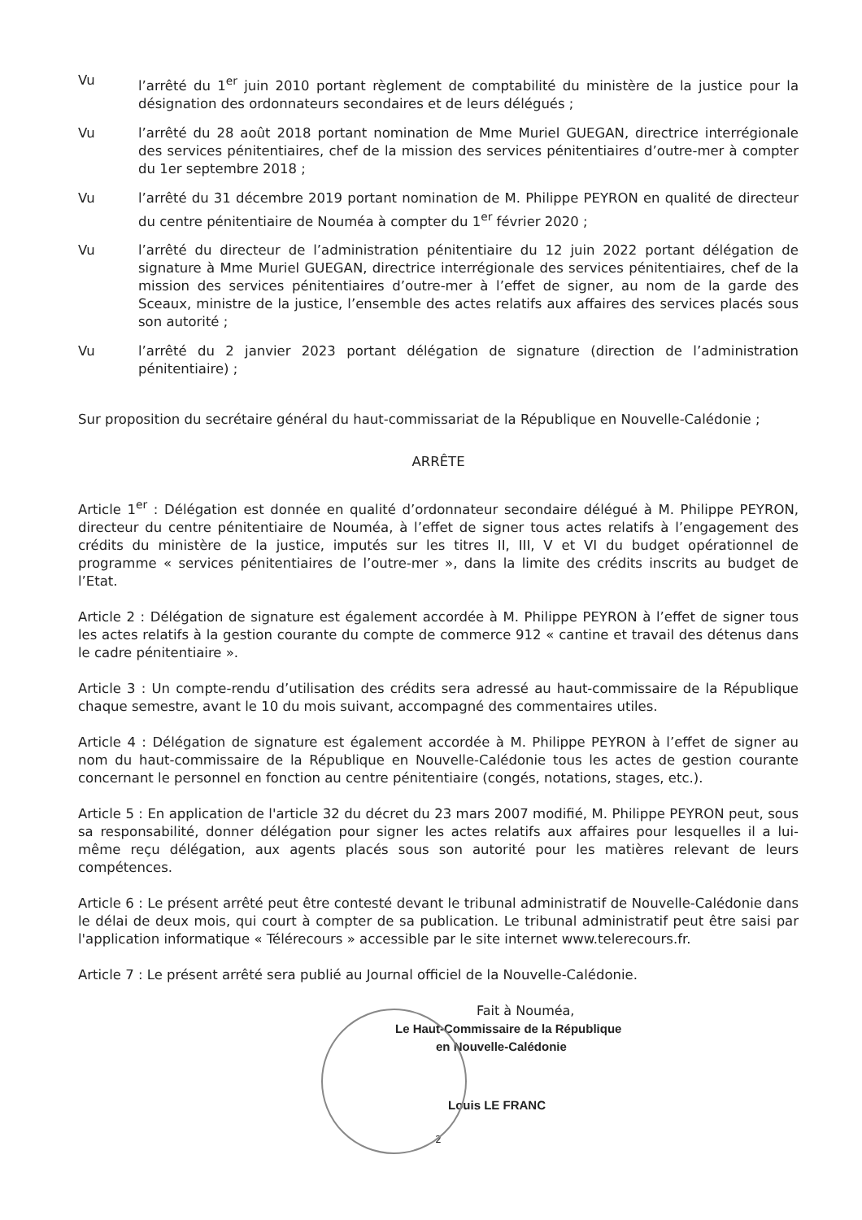Vu l’arrêté du 1<sup>er</sup> juin 2010 portant règlement de comptabilité du ministère de la justice pour la désignation des ordonnateurs secondaires et de leurs délégués ;
Vu l’arrêté du 28 août 2018 portant nomination de Mme Muriel GUEGAN, directrice interrégionale des services pénitentiaires, chef de la mission des services pénitentiaires d’outre-mer à compter du 1er septembre 2018 ;
Vu l’arrêté du 31 décembre 2019 portant nomination de M. Philippe PEYRON en qualité de directeur du centre pénitentiaire de Nouméa à compter du 1<sup>er</sup> février 2020 ;
Vu l’arrêté du directeur de l’administration pénitentiaire du 12 juin 2022 portant délégation de signature à Mme Muriel GUEGAN, directrice interrégionale des services pénitentiaires, chef de la mission des services pénitentiaires d’outre-mer à l’effet de signer, au nom de la garde des Sceaux, ministre de la justice, l’ensemble des actes relatifs aux affaires des services placés sous son autorité ;
Vu l’arrêté du 2 janvier 2023 portant délégation de signature (direction de l’administration pénitentiaire) ;
Sur proposition du secrétaire général du haut-commissariat de la République en Nouvelle-Calédonie ;
ARRÊTE
Article 1<sup>er</sup> : Délégation est donnée en qualité d’ordonnateur secondaire délégué à M. Philippe PEYRON, directeur du centre pénitentiaire de Nouméa, à l’effet de signer tous actes relatifs à l’engagement des crédits du ministère de la justice, imputés sur les titres II, III, V et VI du budget opérationnel de programme « services pénitentiaires de l’outre-mer », dans la limite des crédits inscrits au budget de l’Etat.
Article 2 : Délégation de signature est également accordée à M. Philippe PEYRON à l’effet de signer tous les actes relatifs à la gestion courante du compte de commerce 912 « cantine et travail des détenus dans le cadre pénitentiaire ».
Article 3 : Un compte-rendu d’utilisation des crédits sera adressé au haut-commissaire de la République chaque semestre, avant le 10 du mois suivant, accompagné des commentaires utiles.
Article 4 : Délégation de signature est également accordée à M. Philippe PEYRON à l’effet de signer au nom du haut-commissaire de la République en Nouvelle-Calédonie tous les actes de gestion courante concernant le personnel en fonction au centre pénitentiaire (congés, notations, stages, etc.).
Article 5 : En application de l'article 32 du décret du 23 mars 2007 modifié, M. Philippe PEYRON peut, sous sa responsabilité, donner délégation pour signer les actes relatifs aux affaires pour lesquelles il a lui-même reçu délégation, aux agents placés sous son autorité pour les matières relevant de leurs compétences.
Article 6 : Le présent arrêté peut être contesté devant le tribunal administratif de Nouvelle-Calédonie dans le délai de deux mois, qui court à compter de sa publication. Le tribunal administratif peut être saisi par l'application informatique « Télérecours » accessible par le site internet www.telerecours.fr.
Article 7 : Le présent arrêté sera publié au Journal officiel de la Nouvelle-Calédonie.
Fait à Nouméa,
Le Haut-Commissaire de la République
en Nouvelle-Calédonie
Louis LE FRANC
2